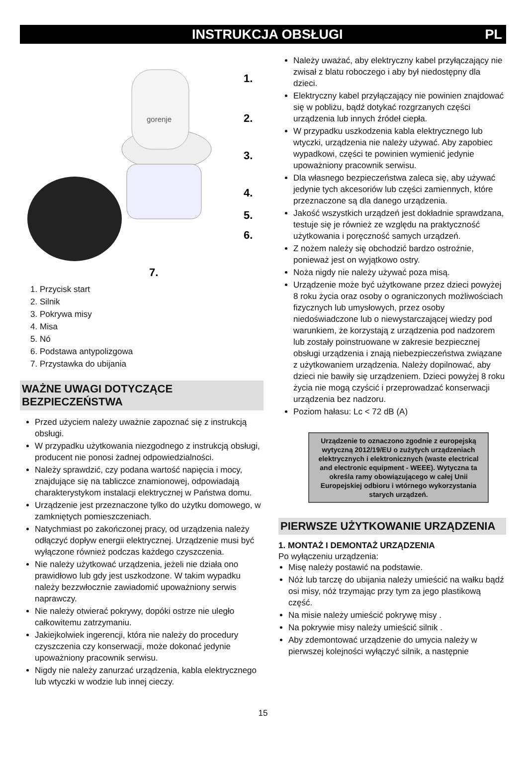INSTRUKCJA OBSŁUGI PL
gorenje
1.
2.
3.
4.
5.
6.
7.
1. Przycisk start
2. Silnik
3. Pokrywa misy
4. Misa
5. Nó
6. Podstawa antypolizgowa
7. Przystawka do ubijania
WAŻNE UWAGI DOTYCZĄCE BEZPIECZEŃSTWA
Przed użyciem należy uważnie zapoznać się z instrukcją obsługi.
W przypadku użytkowania niezgodnego z instrukcją obsługi, producent nie ponosi żadnej odpowiedzialności.
Należy sprawdzić, czy podana wartość napięcia i mocy, znajdujące się na tabliczce znamionowej, odpowiadają charakterystykom instalacji elektrycznej w Państwa domu.
Urządzenie jest przeznaczone tylko do użytku domowego, w zamkniętych pomieszczeniach.
Natychmiast po zakończonej pracy, od urządzenia należy odłączyć dopływ energii elektrycznej. Urządzenie musi być wyłączone również podczas każdego czyszczenia.
Nie należy użytkować urządzenia, jeżeli nie działa ono prawidłowo lub gdy jest uszkodzone. W takim wypadku należy bezzwłocznie zawiadomić upoważniony serwis naprawczy.
Nie należy otwierać pokrywy, dopóki ostrze nie uległo całkowitemu zatrzymaniu.
Jakiejkolwiek ingerencji, która nie należy do procedury czyszczenia czy konserwacji, może dokonać jedynie upoważniony pracownik serwisu.
Nigdy nie należy zanurzać urządzenia, kabla elektrycznego lub wtyczki w wodzie lub innej cieczy.
Należy uważać, aby elektryczny kabel przyłączający nie zwisał z blatu roboczego i aby był niedostępny dla dzieci.
Elektryczny kabel przyłączający nie powinien znajdować się w pobliżu, bądź dotykać rozgrzanych części urządzenia lub innych źródeł ciepła.
W przypadku uszkodzenia kabla elektrycznego lub wtyczki, urządzenia nie należy używać. Aby zapobiec wypadkowi, części te powinien wymienić jedynie upoważniony pracownik serwisu.
Dla własnego bezpieczeństwa zaleca się, aby używać jedynie tych akcesoriów lub części zamiennych, które przeznaczone są dla danego urządzenia.
Jakość wszystkich urządzeń jest dokładnie sprawdzana, testuje się je również ze względu na praktyczność użytkowania i poręczność samych urządzeń.
Z nożem należy się obchodzić bardzo ostrożnie, ponieważ jest on wyjątkowo ostry.
Noża nigdy nie należy używać poza misą.
Urządzenie może być użytkowane przez dzieci powyżej 8 roku życia oraz osoby o ograniczonych możliwościach fizycznych lub umysłowych, przez osoby niedoświadczone lub o niewystarczającej wiedzy pod warunkiem, że korzystają z urządzenia pod nadzorem lub zostały poinstruowane w zakresie bezpiecznej obsługi urządzenia i znają niebezpieczeństwa związane z użytkowaniem urządzenia. Należy dopilnować, aby dzieci nie bawiły się urządzeniem. Dzieci powyżej 8 roku życia nie mogą czyścić i przeprowadzać konserwacji urządzenia bez nadzoru.
Poziom hałasu: Lc < 72 dB (A)
Urządzenie to oznaczono zgodnie z europejską wytyczną 2012/19/EU o zużytych urządzeniach elektrycznych i elektronicznych (waste electrical and electronic equipment - WEEE). Wytyczna ta określa ramy obowiązującego w całej Unii Europejskiej odbioru i wtórnego wykorzystania starych urządzeń.
PIERWSZE UŻYTKOWANIE URZĄDZENIA
1. MONTAŻ I DEMONTAŻ URZĄDZENIA
Po wyłączeniu urządzenia:
Misę należy postawić na podstawie.
Nóż lub tarczę do ubijania należy umieścić na wałku bądź osi misy, nóż trzymając przy tym za jego plastikową część.
Na misie należy umieścić pokrywę misy .
Na pokrywie misy należy umieścić silnik .
Aby zdemontować urządzenie do umycia należy w pierwszej kolejności wyłączyć silnik, a następnie
15